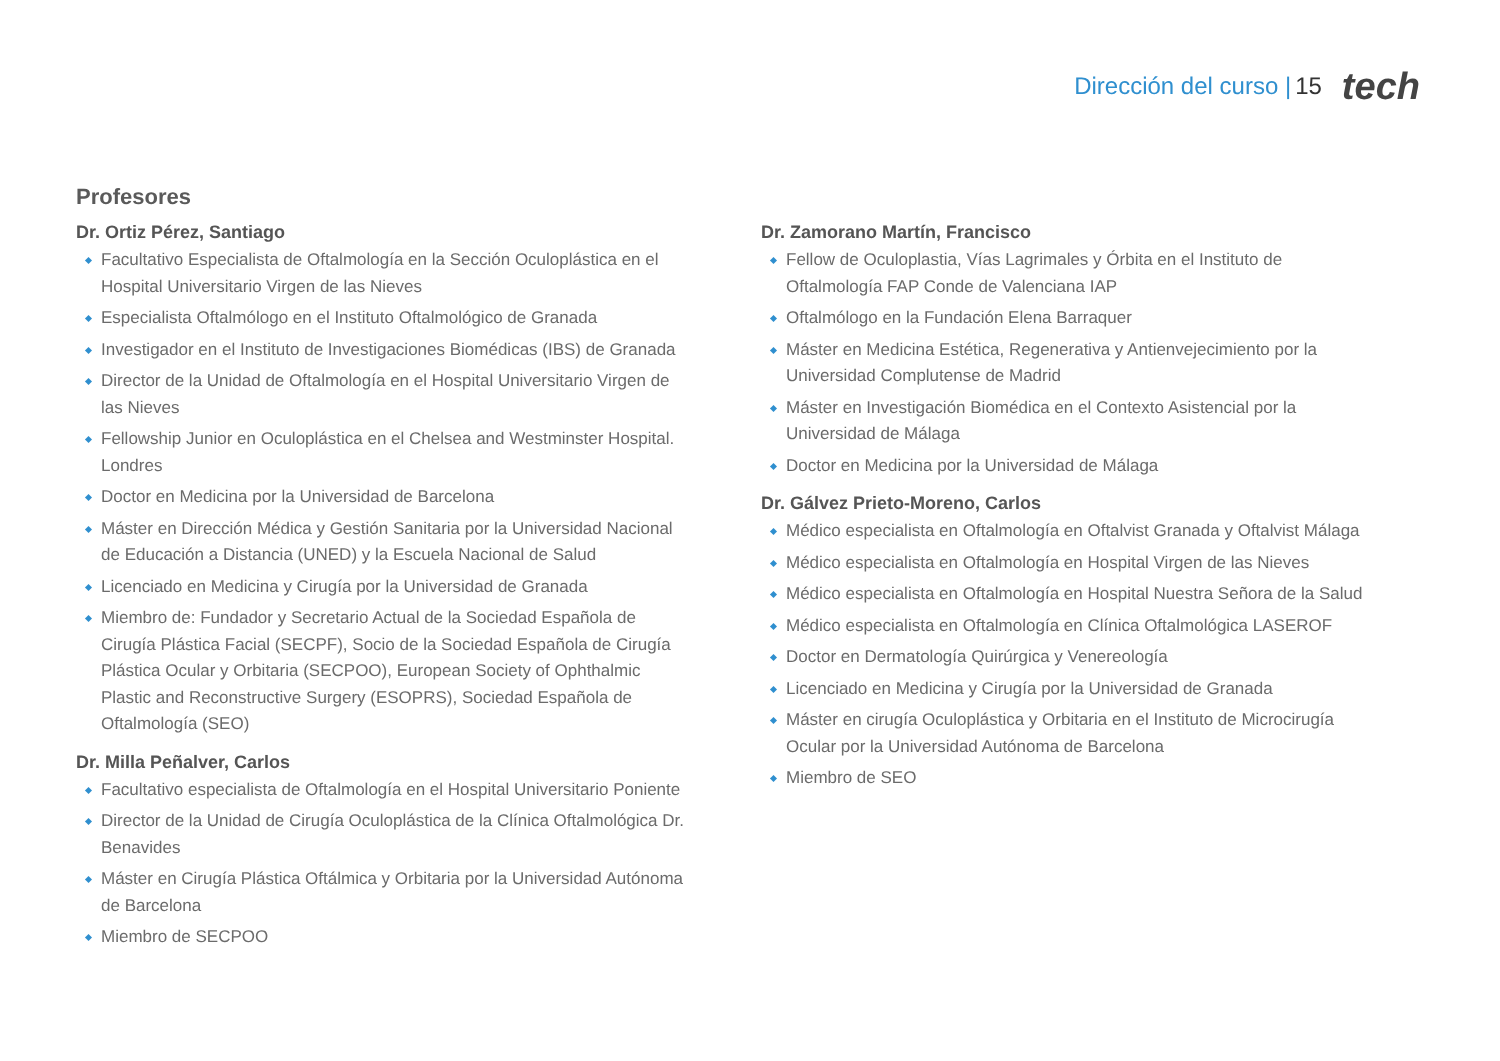Dirección del curso | 15 tech
Profesores
Dr. Ortiz Pérez, Santiago
Facultativo Especialista de Oftalmología en la Sección Oculoplástica en el Hospital Universitario Virgen de las Nieves
Especialista Oftalmólogo en el Instituto Oftalmológico de Granada
Investigador en el Instituto de Investigaciones Biomédicas (IBS) de Granada
Director de la Unidad de Oftalmología en el Hospital Universitario Virgen de las Nieves
Fellowship Junior en Oculoplástica en el Chelsea and Westminster Hospital. Londres
Doctor en Medicina por la Universidad de Barcelona
Máster en Dirección Médica y Gestión Sanitaria por la Universidad Nacional de Educación a Distancia (UNED) y la Escuela Nacional de Salud
Licenciado en Medicina y Cirugía por la Universidad de Granada
Miembro de: Fundador y Secretario Actual de la Sociedad Española de Cirugía Plástica Facial (SECPF), Socio de la Sociedad Española de Cirugía Plástica Ocular y Orbitaria (SECPOO), European Society of Ophthalmic Plastic and Reconstructive Surgery (ESOPRS), Sociedad Española de Oftalmología (SEO)
Dr. Milla Peñalver, Carlos
Facultativo especialista de Oftalmología en el Hospital Universitario Poniente
Director de la Unidad de Cirugía Oculoplástica de la Clínica Oftalmológica Dr. Benavides
Máster en Cirugía Plástica Oftálmica y Orbitaria por la Universidad Autónoma de Barcelona
Miembro de SECPOO
Dr. Zamorano Martín, Francisco
Fellow de Oculoplastia, Vías Lagrimales y Órbita en el Instituto de Oftalmología FAP Conde de Valenciana IAP
Oftalmólogo en la Fundación Elena Barraquer
Máster en Medicina Estética, Regenerativa y Antienvejecimiento por la Universidad Complutense de Madrid
Máster en Investigación Biomédica en el Contexto Asistencial por la Universidad de Málaga
Doctor en Medicina por la Universidad de Málaga
Dr. Gálvez Prieto-Moreno, Carlos
Médico especialista en Oftalmología en Oftalvist Granada y Oftalvist Málaga
Médico especialista en Oftalmología en Hospital Virgen de las Nieves
Médico especialista en Oftalmología en Hospital Nuestra Señora de la Salud
Médico especialista en Oftalmología en Clínica Oftalmológica LASEROF
Doctor en Dermatología Quirúrgica y Venereología
Licenciado en Medicina y Cirugía por la Universidad de Granada
Máster en cirugía Oculoplástica y Orbitaria en el Instituto de Microcirugía Ocular por la Universidad Autónoma de Barcelona
Miembro de SEO